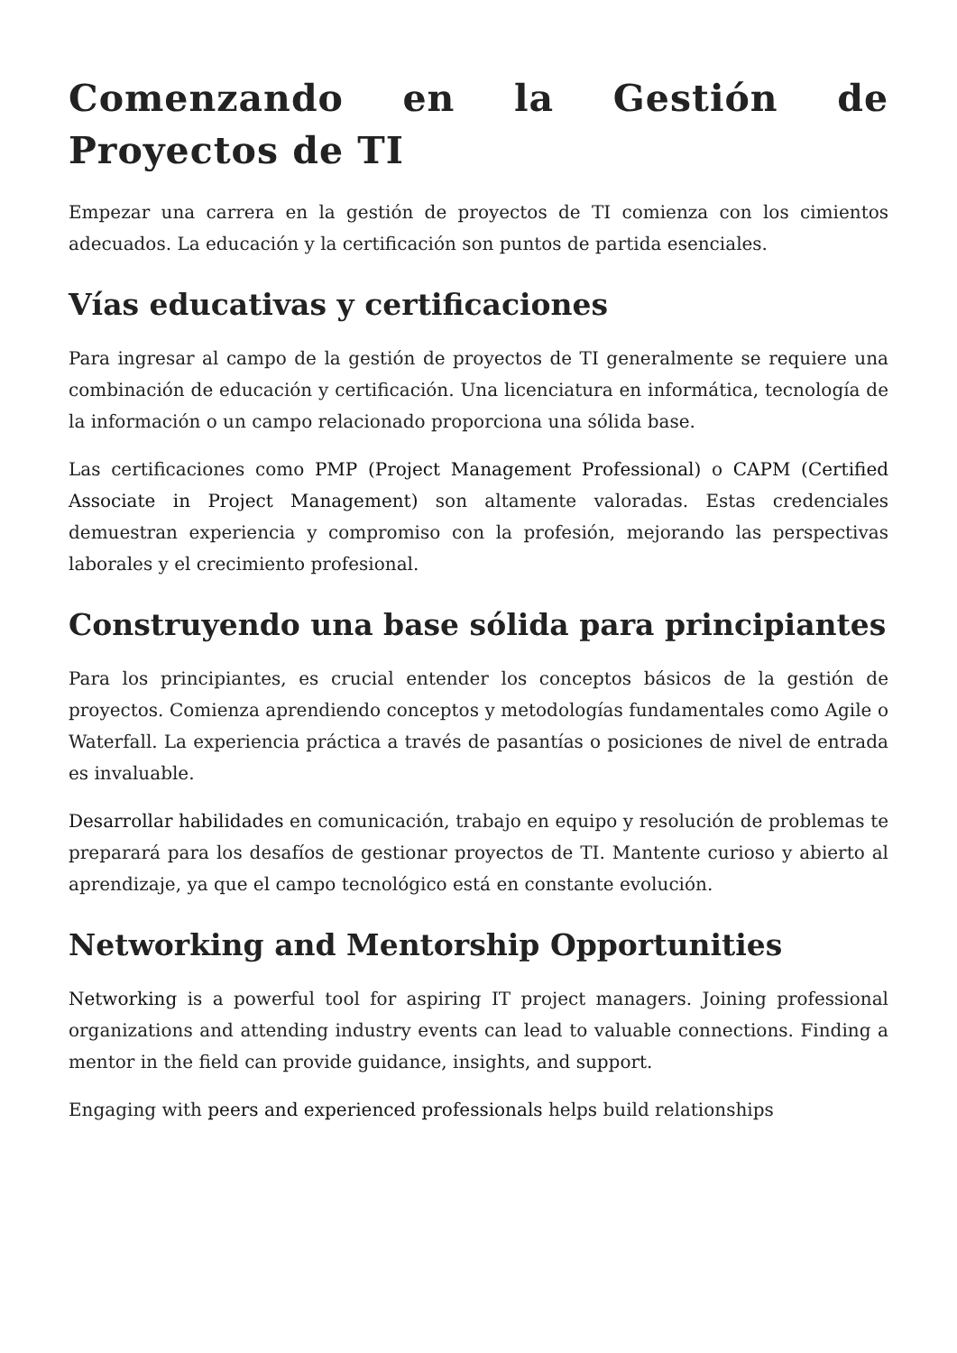Comenzando en la Gestión de Proyectos de TI
Empezar una carrera en la gestión de proyectos de TI comienza con los cimientos adecuados. La educación y la certificación son puntos de partida esenciales.
Vías educativas y certificaciones
Para ingresar al campo de la gestión de proyectos de TI generalmente se requiere una combinación de educación y certificación. Una licenciatura en informática, tecnología de la información o un campo relacionado proporciona una sólida base.
Las certificaciones como PMP (Project Management Professional) o CAPM (Certified Associate in Project Management) son altamente valoradas. Estas credenciales demuestran experiencia y compromiso con la profesión, mejorando las perspectivas laborales y el crecimiento profesional.
Construyendo una base sólida para principiantes
Para los principiantes, es crucial entender los conceptos básicos de la gestión de proyectos. Comienza aprendiendo conceptos y metodologías fundamentales como Agile o Waterfall. La experiencia práctica a través de pasantías o posiciones de nivel de entrada es invaluable.
Desarrollar habilidades en comunicación, trabajo en equipo y resolución de problemas te preparará para los desafíos de gestionar proyectos de TI. Mantente curioso y abierto al aprendizaje, ya que el campo tecnológico está en constante evolución.
Networking and Mentorship Opportunities
Networking is a powerful tool for aspiring IT project managers. Joining professional organizations and attending industry events can lead to valuable connections. Finding a mentor in the field can provide guidance, insights, and support.
Engaging with peers and experienced professionals helps build relationships